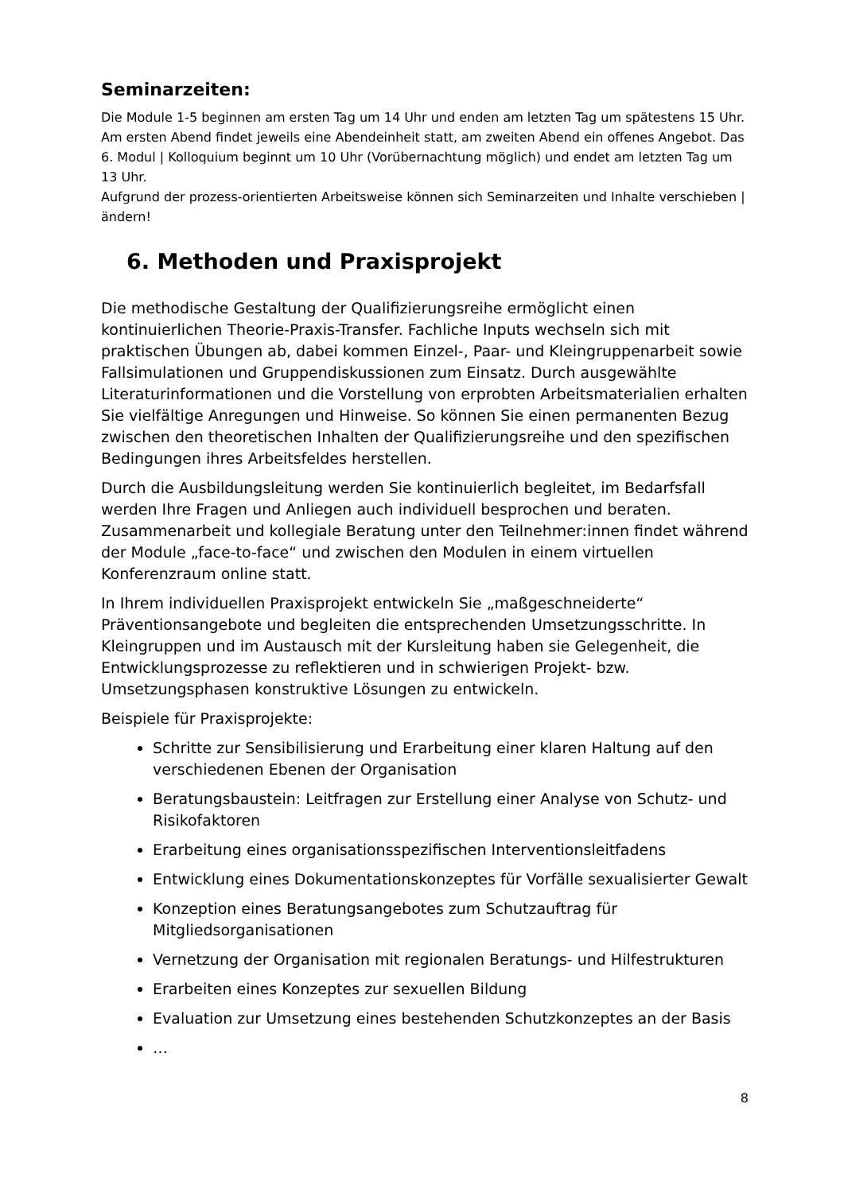Seminarzeiten:
Die Module 1-5 beginnen am ersten Tag um 14 Uhr und enden am letzten Tag um spätestens 15 Uhr. Am ersten Abend findet jeweils eine Abendeinheit statt, am zweiten Abend ein offenes Angebot. Das 6. Modul | Kolloquium beginnt um 10 Uhr (Vorübernachtung möglich) und endet am letzten Tag um 13 Uhr.
Aufgrund der prozess-orientierten Arbeitsweise können sich Seminarzeiten und Inhalte verschieben | ändern!
6. Methoden und Praxisprojekt
Die methodische Gestaltung der Qualifizierungsreihe ermöglicht einen kontinuierlichen Theorie-Praxis-Transfer. Fachliche Inputs wechseln sich mit praktischen Übungen ab, dabei kommen Einzel-, Paar- und Kleingruppenarbeit sowie Fallsimulationen und Gruppendiskussionen zum Einsatz. Durch ausgewählte Literaturinformationen und die Vorstellung von erprobten Arbeitsmaterialien erhalten Sie vielfältige Anregungen und Hinweise. So können Sie einen permanenten Bezug zwischen den theoretischen Inhalten der Qualifizierungsreihe und den spezifischen Bedingungen ihres Arbeitsfeldes herstellen.
Durch die Ausbildungsleitung werden Sie kontinuierlich begleitet, im Bedarfsfall werden Ihre Fragen und Anliegen auch individuell besprochen und beraten. Zusammenarbeit und kollegiale Beratung unter den Teilnehmer:innen findet während der Module „face-to-face“ und zwischen den Modulen in einem virtuellen Konferenzraum online statt.
In Ihrem individuellen Praxisprojekt entwickeln Sie „maßgeschneiderte“ Präventionsangebote und begleiten die entsprechenden Umsetzungsschritte. In Kleingruppen und im Austausch mit der Kursleitung haben sie Gelegenheit, die Entwicklungsprozesse zu reflektieren und in schwierigen Projekt- bzw. Umsetzungsphasen konstruktive Lösungen zu entwickeln.
Beispiele für Praxisprojekte:
Schritte zur Sensibilisierung und Erarbeitung einer klaren Haltung auf den verschiedenen Ebenen der Organisation
Beratungsbaustein: Leitfragen zur Erstellung einer Analyse von Schutz- und Risikofaktoren
Erarbeitung eines organisationsspezifischen Interventionsleitfadens
Entwicklung eines Dokumentationskonzeptes für Vorfälle sexualisierter Gewalt
Konzeption eines Beratungsangebotes zum Schutzauftrag für Mitgliedsorganisationen
Vernetzung der Organisation mit regionalen Beratungs- und Hilfestrukturen
Erarbeiten eines Konzeptes zur sexuellen Bildung
Evaluation zur Umsetzung eines bestehenden Schutzkonzeptes an der Basis
…
8